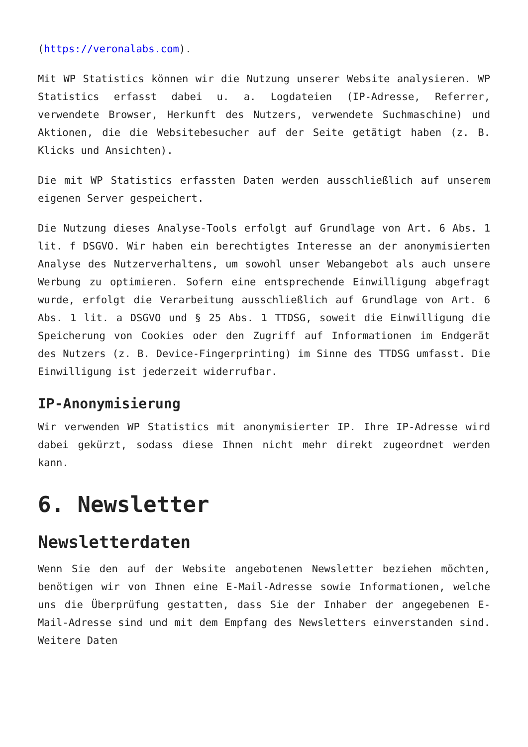(https://veronalabs.com).
Mit WP Statistics können wir die Nutzung unserer Website analysieren. WP Statistics erfasst dabei u. a. Logdateien (IP-Adresse, Referrer, verwendete Browser, Herkunft des Nutzers, verwendete Suchmaschine) und Aktionen, die die Websitebesucher auf der Seite getätigt haben (z. B. Klicks und Ansichten).
Die mit WP Statistics erfassten Daten werden ausschließlich auf unserem eigenen Server gespeichert.
Die Nutzung dieses Analyse-Tools erfolgt auf Grundlage von Art. 6 Abs. 1 lit. f DSGVO. Wir haben ein berechtigtes Interesse an der anonymisierten Analyse des Nutzerverhaltens, um sowohl unser Webangebot als auch unsere Werbung zu optimieren. Sofern eine entsprechende Einwilligung abgefragt wurde, erfolgt die Verarbeitung ausschließlich auf Grundlage von Art. 6 Abs. 1 lit. a DSGVO und § 25 Abs. 1 TTDSG, soweit die Einwilligung die Speicherung von Cookies oder den Zugriff auf Informationen im Endgerät des Nutzers (z. B. Device-Fingerprinting) im Sinne des TTDSG umfasst. Die Einwilligung ist jederzeit widerrufbar.
IP-Anonymisierung
Wir verwenden WP Statistics mit anonymisierter IP. Ihre IP-Adresse wird dabei gekürzt, sodass diese Ihnen nicht mehr direkt zugeordnet werden kann.
6. Newsletter
Newsletterdaten
Wenn Sie den auf der Website angebotenen Newsletter beziehen möchten, benötigen wir von Ihnen eine E-Mail-Adresse sowie Informationen, welche uns die Überprüfung gestatten, dass Sie der Inhaber der angegebenen E-Mail-Adresse sind und mit dem Empfang des Newsletters einverstanden sind. Weitere Daten